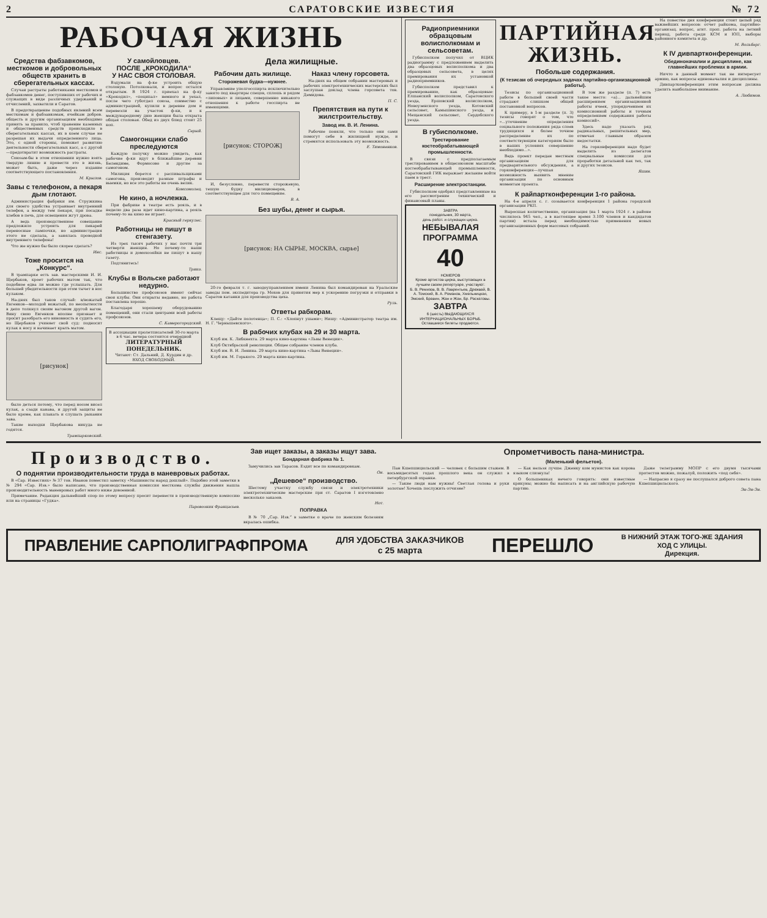2 САРАТОВСКИЕ ИЗВЕСТИЯ № 72
РАБОЧАЯ ЖИЗНЬ
Средства фабзавкомов, месткомов и добровольных обществ хранить в сберегательных кассах.
Случаи растраты работниками месткомов и фабзавкомов денег, поступивших от рабочих и служащих в виде различных удержаний и отчислений, захватили и Саратов.
В предотвращение подобных явлений всем месткомам и фабзавкомам, ячейкам добров. общесть и другим организациям необходимо принять за правило, чтоб хранение казенных и общественных средств происходило в сберегательных кассах, их в коем случае не разрешая их выдачи определенного лица. Это, с одной стороны, поможет развитию деятельности сберегательных касс, а с другой—предотвратит возможность растраты.
Союзам-бы в этом отношении нужно взять твердую линию и провести это в жизнь, может быть, даже через издание соответствующего постановления.
М. Крылов.
Завы с телефоном, а пекаря дым глотают.
Администрация фабрики им. Стружкина для своего удобства устраивает внутренний телефон, а между тем пекаря, при посадке хлебов в печь, для освещения жгут дрова.
А ведь производственное совещание предложило устроить для пекарей переносные лампочки, но администрация этого не сделала, а занялась проводкой внутреннего телефона!
Что же нужно бы было скорее сделать?
Инс.
Тоже просится на „Конкурс“.
В трампарке есть зав. мастерскими И. И. Щербаков, кроет рабочих матом так, что подобное едва ли можно где услышать. Для большей убедительности при этом тычет в нос кулаком.
На-днях был таков случай: в/вожатый Евгенков—молодой вожатый, по неопытности в депо толкнул своим вагоном другой вагон. Вину свою Евгенков вполне признает и просит разобрать его виновность и судить его, но Щербаков учиняет свой суд: подносит кулак к носу и начинает крыть матом.
[рисунок]
было деться потому, что перед носом висел кулак, а сзади канава, и другой защиты не было кроме, как плакать и слушать рыкания зава.
Такие выходки Щербакова никуда не годятся.
Трампарковский.
У самойловцев.
ПОСЛЕ „КРОКОДИЛА“
У НАС СВОЯ СТОЛОВАЯ.
Вздумали на ф-ке устроить общую столовую. Потолковали, и вопрос остался открытым. В 1924 г. приехал на ф-ку «Крокодил», «поципал» немного и уехал, после чего губотдел союза, совместно с администрацией, купили в деревне дом и перевезли на участок ф-ки, и к международному дню женщин была открыта общая столовая. Обед из двух блюд стоит 25 коп.
Серый.
Самогонщики слабо преследуются
Каждую получку можно увидеть, как рабочие ф-ки идут в ближайшие деревни Белендиме, Формосово и другие за самогоном.
Милиция борется с распивальщиками самогона, производит разные штрафы и выемки, но все это работы не очень велик.
Комсомолец.
Не кино, а ночлежка.
При фабрике в театре есть рояль, и в неделю два раза идет кино-картина, а рояль почему-то на кино не играет.
Красный геркулес.
Работницы не пишут в стенгазету.
Из трех тысяч рабочих у нас почти три четверти женщин. Но почему-то наши работницы и домохозяйки не пишут в нашу газету.
Подтянитесь!
Трико.
Клубы в Вольске работают недурно.
Большинство профсоюзов имеют сейчас свои клубы. Они открыты недавно, но работа поставлена хорошо.
Благодаря хорошему оборудованию помещений, они стали центрами всей работы профсоюзов.
С. Камерогородский.
В ассоциации пролетписателей 30-го марта в 6 час. вечера состоится очередной
ЛИТЕРАТУРНЫЙ ПОНЕДЕЛЬНИК.
Читают: Ст. Дальний, Д. Курдин и др.
ВХОД СВОБОДНЫЙ.
Дела жилищные.
Рабочим дать жилище.
Сторожевая будка—нужнее.
Управление уполгосспирта исключительно занято под квартиры спецов, сплошь и рядом «липовых» и лицами, совершенно никакого отношения к работе госспирта не имеющими.
[рисунок: СТОРОЖ]
И, безусловно, перевести сторожевую, тешую будку милиционеров, в соответствующее для того помещение.
В. А.
Наказ члену горсовета.
На-днях на общем собрании мастеровых и рабочих электротехнических мастерских был заслушан доклад члена горсовета тов. Демидова.
П. С.
Препятствия на пути к жилстроительству.
Завод им. В. И. Ленина.
Рабочие поняли, что только они сами помогут себе в жилищной нужде, и стремятся использовать эту возможность.
Е. Тимоненков.
Без шубы, денег и сырья.
[рисунок: НА СЫРЬЕ, МОСКВА, сырье]
20-го февраля т. г. заводоуправлением имени Ленина был командирован на Уральские заводы пом. экспедитора гр. Мохов для принятия мер к ускорению погрузки и отправки в Саратов катанки для производства цеха.
Руль.
Ответы рабкорам.
Клещу: «Дайте полотенца»; П. С.: «Хлопнут ушами»; Нишу: «Администратор театра им. Н. Г. Чернышевского».
В рабочих клубах на 29 и 30 марта.
Клуб им. К. Либкнехта. 29 марта кино-картина «Львы Венеции».
Клуб Октябрьской революции. Общее собрание членов клуба.
Клуб им. В. И. Ленина. 29 марта кино-картина «Львы Венеции».
Клуб им. М. Горького. 29 марта кино-картина.
Радиоприемники образцовым волисполкомам и сельсоветам.
Губисполком получил от ВЦИК радиограмму с предложением выделить два образцовых волисполкома и два образцовых сельсовета, в целях премирования их установкой радиоприемников.
Губисполком представил к премированию, как образцовые: Елшанский волисполком, Саратовского уезда, Ершовский волисполком, Новоузенского уезда, Котовский сельсовет, Камышинского уезда, и Мещанский сельсовет, Сердобского уезда.
В губисполкоме.
Трестирование костеобрабатывающей промышленности.
В связи с предполагаемым трестированием в общесоюзном масштабе костеобрабатывающей промышленности, Саратовский ГИК выражает желание войти паем в трест.
Расширение электростанции.
Губисполком одобрил представленные на его рассмотрение технический и финансовый планы.
ЗАВТРА
понедельник, 30 марта,
день работ. и служащих цирка.
НЕБЫВАЛАЯ ПРОГРАММА
40
НОМЕРОВ
Кроме артистов цирка, выступающих в лучшем своем репертуаре, участвуют:
Б. В. Ремизов, В. В. Лаврентьев, Дрюквай, В. А. Томский, В. А. Романов, Хмельницкая, Эмский, Бравин, Жан и Жан, Бр. Раскатовы.
ЗАВТРА
6 (шесть) ВЫДАЮЩИХСЯ ИНТЕРНАЦИОНАЛЬНЫХ БОРЬБ.
Оставшиеся билеты продаются.
ПАРТИЙНАЯ ЖИЗНЬ.
Побольше содержания.
(К тезисам об очередных задачах партийно-организационной работы).
Тезисы по организационной работе в большей своей части страдают слишком общей постановкой вопросов.
К примеру, в 1-м разделе (п. 3) тезисы говорят о том, что «...уточнение определения социального положения ряда слоев трудящихся и более точное распределение их по соответствующим категориям было в наших условиях совершенно необходимо...».
Ведь проект передан местным организациям для предварительного обсуждения, а горконференция—лучшая возможность выявить мнение организации по основным моментам проекта.
В том же разделе (п. 7) есть такое место: «а)... дальнейшим расширением организационной работы ячеек, упорядочением их комиссионной работы и точным определением содержания работы комиссий».
Здесь надо указать ряд радикальных, решительных мер, отмечая главным образом недостатки.
На горконференции надо будет выделить из делегатов специальные комиссии для проработки детальной как тех, так и других тезисов.
Яшин.
К райпартконференции 1-го района.
На 4-е апреля с. г. созывается конференция 1 района городской организации РКП.
Выросшая количественно, организация (на 1 марта 1924 г. в районе числилось 945 чел., а в настоящее время 3.100 членов и кандидатов партии) встала перед необходимостью применения новых организационных форм массовых собраний.
На повестке дня конференции стоит целый ряд важнейших вопросов: отчет райкома, партийно-организац. вопрос, агит. проп. работа на летний период, работа среди КСМ и ЮП, выборы районного комитета и др.
М. Вольберг.
К IV дивпартконференции.
Обединоначалии и дисциплине, как главнейших проблемах в армии.
Ничто в данный момент так не интересует армию, как вопросы единоначалия и дисциплины.
Дивпартконференция этим вопросам должна уделить наибольшее внимание.
А. Любимов.
Производство.
О поднятии производительности труда в маневровых работах.
В «Сар. Известиях» № 37 тов. Иванов поместил заметку «Машинисты народ дошлый». Подобно этой заметки в № 294 «Сар. Изв.» было написано, что производственная комиссия месткома службы движения нашла производительность маневровых работ много ниже довоенной.
Примечание. Редакция дальнейший спор по этому вопросу просит перенести в производственную комиссию или на страницы «Гудка».
Паровозник Францасьев.
Зав ищет заказы, а заказы ищут зава.
Бондарная фабрика № 1.
Замучились зав Тарасов. Ездит все по командировкам.
Он.
„Дешевое“ производство.
Шестому участку службу связи и электротехники электротехнические мастерские при ст. Саратов I изготовлено несколько заказов.
Нот.
ПОПРАВКА
В № 70 „Сар. Изв.“ в заметке о враче по женским болезням вкралась ошибка.
Опрометчивость пана-министра.
(Маленький фельетон).
Пан Кшепшицюльский — человек с большим стажем. В восьмидесятых годах прошлого века он служил в петербургской охранке.
— Такие люди нам нужны! Светлая голова и руки золотые! Хочешь послужить отчизне?
— Как нельзя лучше. Дженку ком мунистов как корова языком слизнула!
О большевиках нечего говорить: они известные крикуны; можно бы написать и на английскую рабочую партию.
Даже телеграмму МОПР с его двумя тысячами протестов можно, пожалуй, положить «под себя».
— Напрасно я сразу не послушался доброго совета пана Кшепшицюльского.
Эн-Эн-Эн.
ПРАВЛЕНИЕ САРПОЛИГРАФПРОМА ДЛЯ УДОБСТВА ЗАКАЗЧИКОВ
с 25 марта ПЕРЕШЛО В НИЖНИЙ ЭТАЖ ТОГО-ЖЕ ЗДАНИЯ
ХОД С УЛИЦЫ.
Дирекция.